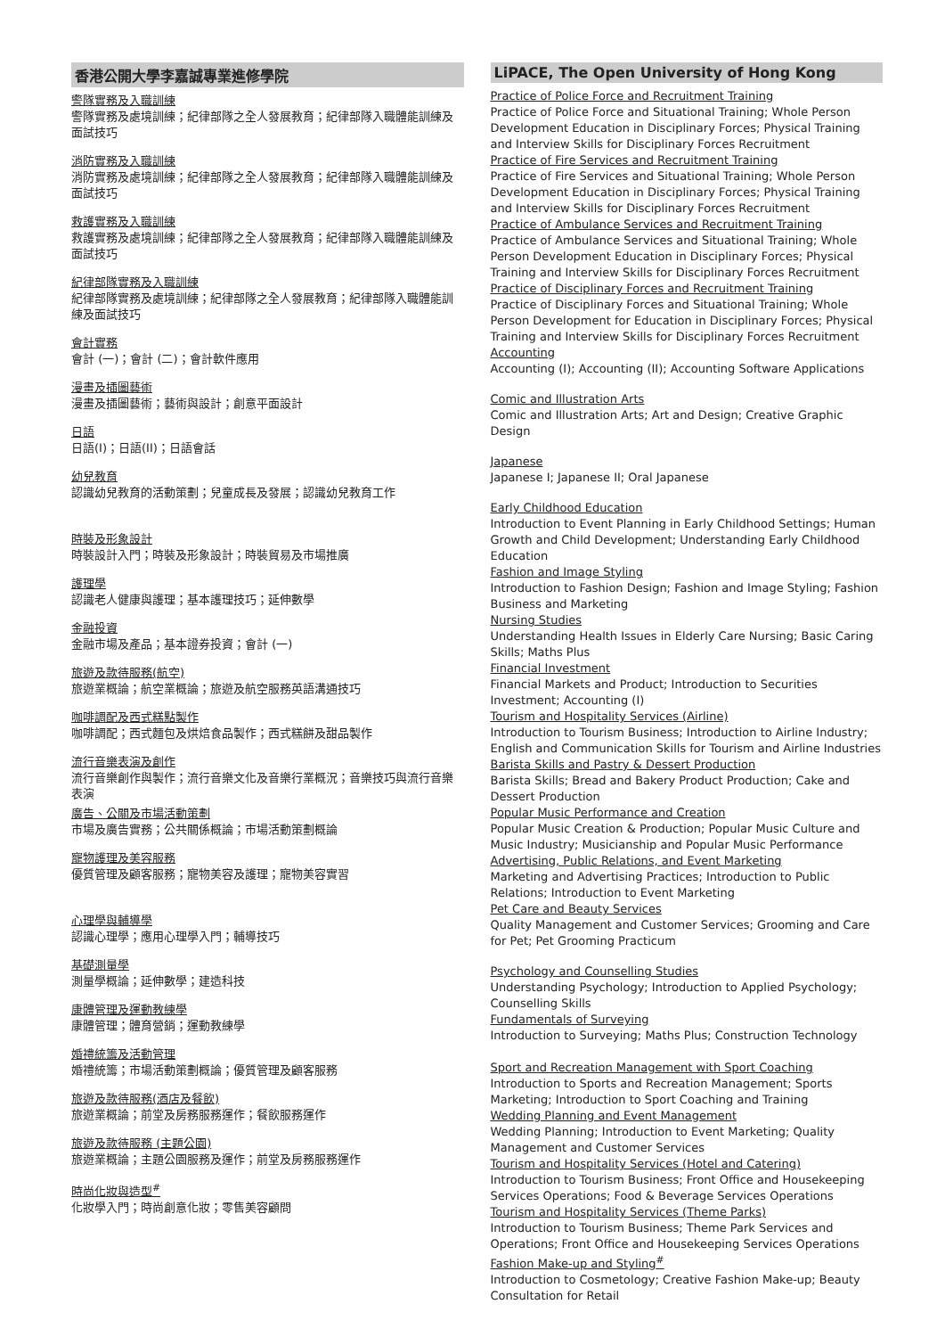香港公開大學李嘉誠專業進修學院
警隊實務及入職訓練
警隊實務及處境訓練；紀律部隊之全人發展教育；紀律部隊入職體能訓練及面試技巧
消防實務及入職訓練
消防實務及處境訓練；紀律部隊之全人發展教育；紀律部隊入職體能訓練及面試技巧
救護實務及入職訓練
救護實務及處境訓練；紀律部隊之全人發展教育；紀律部隊入職體能訓練及面試技巧
紀律部隊實務及入職訓練
紀律部隊實務及處境訓練；紀律部隊之全人發展教育；紀律部隊入職體能訓練及面試技巧
會計實務
會計 (一)；會計 (二)；會計軟件應用
漫畫及插圖藝術
漫畫及插圖藝術；藝術與設計；創意平面設計
日語
日語(I)；日語(II)；日語會話
幼兒教育
認識幼兒教育的活動策劃；兒童成長及發展；認識幼兒教育工作
時裝及形象設計
時裝設計入門；時裝及形象設計；時裝貿易及市場推廣
護理學
認識老人健康與護理；基本護理技巧；延伸數學
金融投資
金融市場及產品；基本證券投資；會計 (一)
旅遊及款待服務(航空)
旅遊業概論；航空業概論；旅遊及航空服務英語溝通技巧
咖啡調配及西式糕點製作
咖啡調配；西式麵包及烘焙食品製作；西式糕餅及甜品製作
流行音樂表演及創作
流行音樂創作與製作；流行音樂文化及音樂行業概況；音樂技巧與流行音樂表演
廣告、公關及市場活動策劃
市場及廣告實務；公共關係概論；市場活動策劃概論
寵物護理及美容服務
優質管理及顧客服務；寵物美容及護理；寵物美容實習
心理學與輔導學
認識心理學；應用心理學入門；輔導技巧
基礎測量學
測量學概論；延伸數學；建造科技
康體管理及運動教練學
康體管理；體育營銷；運動教練學
婚禮統籌及活動管理
婚禮統籌；市場活動策劃概論；優質管理及顧客服務
旅遊及款待服務(酒店及餐飲)
旅遊業概論；前堂及房務服務運作；餐飲服務運作
旅遊及款待服務 (主題公園)
旅遊業概論；主題公園服務及運作；前堂及房務服務運作
時尚化妝與造型<sup>#</sup>
化妝學入門；時尚創意化妝；零售美容顧問
LiPACE, The Open University of Hong Kong
Practice of Police Force and Recruitment Training
Practice of Police Force and Situational Training; Whole Person Development Education in Disciplinary Forces; Physical Training and Interview Skills for Disciplinary Forces Recruitment
Practice of Fire Services and Recruitment Training
Practice of Fire Services and Situational Training; Whole Person Development Education in Disciplinary Forces; Physical Training and Interview Skills for Disciplinary Forces Recruitment
Practice of Ambulance Services and Recruitment Training
Practice of Ambulance Services and Situational Training; Whole Person Development Education in Disciplinary Forces; Physical Training and Interview Skills for Disciplinary Forces Recruitment
Practice of Disciplinary Forces and Recruitment Training
Practice of Disciplinary Forces and Situational Training; Whole Person Development for Education in Disciplinary Forces; Physical Training and Interview Skills for Disciplinary Forces Recruitment
Accounting
Accounting (I); Accounting (II); Accounting Software Applications
Comic and Illustration Arts
Comic and Illustration Arts; Art and Design; Creative Graphic Design
Japanese
Japanese I; Japanese II; Oral Japanese
Early Childhood Education
Introduction to Event Planning in Early Childhood Settings; Human Growth and Child Development; Understanding Early Childhood Education
Fashion and Image Styling
Introduction to Fashion Design; Fashion and Image Styling; Fashion Business and Marketing
Nursing Studies
Understanding Health Issues in Elderly Care Nursing; Basic Caring Skills; Maths Plus
Financial Investment
Financial Markets and Product; Introduction to Securities Investment; Accounting (I)
Tourism and Hospitality Services (Airline)
Introduction to Tourism Business; Introduction to Airline Industry; English and Communication Skills for Tourism and Airline Industries
Barista Skills and Pastry & Dessert Production
Barista Skills; Bread and Bakery Product Production; Cake and Dessert Production
Popular Music Performance and Creation
Popular Music Creation & Production; Popular Music Culture and Music Industry; Musicianship and Popular Music Performance
Advertising, Public Relations, and Event Marketing
Marketing and Advertising Practices; Introduction to Public Relations; Introduction to Event Marketing
Pet Care and Beauty Services
Quality Management and Customer Services; Grooming and Care for Pet; Pet Grooming Practicum
Psychology and Counselling Studies
Understanding Psychology; Introduction to Applied Psychology; Counselling Skills
Fundamentals of Surveying
Introduction to Surveying; Maths Plus; Construction Technology
Sport and Recreation Management with Sport Coaching
Introduction to Sports and Recreation Management; Sports Marketing; Introduction to Sport Coaching and Training
Wedding Planning and Event Management
Wedding Planning; Introduction to Event Marketing; Quality Management and Customer Services
Tourism and Hospitality Services (Hotel and Catering)
Introduction to Tourism Business; Front Office and Housekeeping Services Operations; Food & Beverage Services Operations
Tourism and Hospitality Services (Theme Parks)
Introduction to Tourism Business; Theme Park Services and Operations; Front Office and Housekeeping Services Operations
Fashion Make-up and Styling<sup>#</sup>
Introduction to Cosmetology; Creative Fashion Make-up; Beauty Consultation for Retail